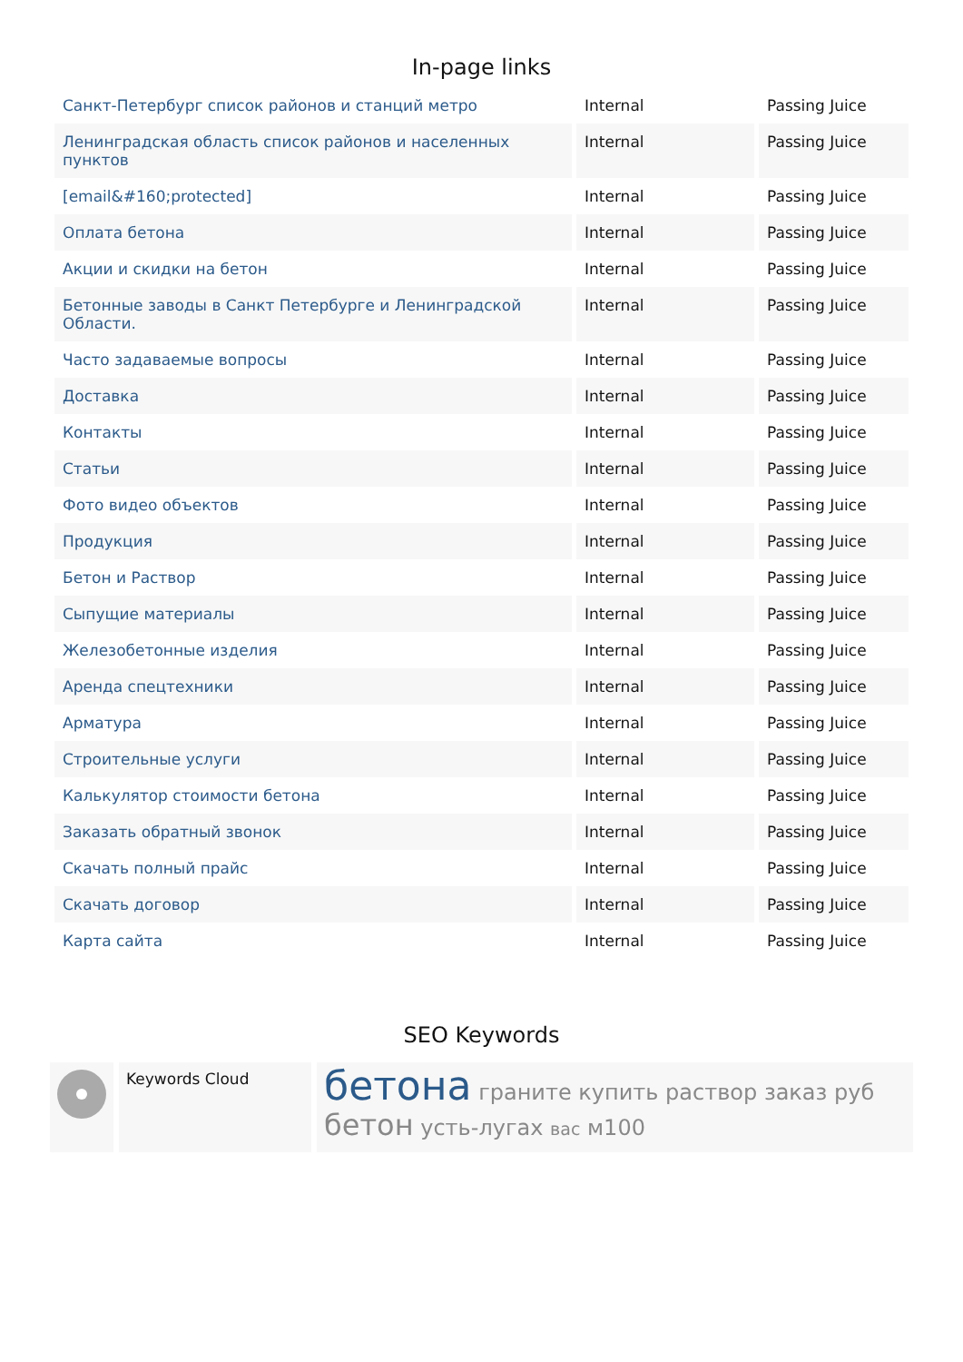In-page links
| Санкт-Петербург список районов и станций метро | Internal | Passing Juice |
| Ленинградская область список районов и населенных пунктов | Internal | Passing Juice |
| [email&#160;protected] | Internal | Passing Juice |
| Оплата бетона | Internal | Passing Juice |
| Акции и скидки на бетон | Internal | Passing Juice |
| Бетонные заводы в Санкт Петербурге и Ленинградской Области. | Internal | Passing Juice |
| Часто задаваемые вопросы | Internal | Passing Juice |
| Доставка | Internal | Passing Juice |
| Контакты | Internal | Passing Juice |
| Статьи | Internal | Passing Juice |
| Фото видео объектов | Internal | Passing Juice |
| Продукция | Internal | Passing Juice |
| Бетон и Раствор | Internal | Passing Juice |
| Сыпущие материалы | Internal | Passing Juice |
| Железобетонные изделия | Internal | Passing Juice |
| Аренда спецтехники | Internal | Passing Juice |
| Арматура | Internal | Passing Juice |
| Строительные услуги | Internal | Passing Juice |
| Калькулятор стоимости бетона | Internal | Passing Juice |
| Заказать обратный звонок | Internal | Passing Juice |
| Скачать полный прайс | Internal | Passing Juice |
| Скачать договор | Internal | Passing Juice |
| Карта сайта | Internal | Passing Juice |
SEO Keywords
Keywords Cloud
бетона граните купить раствор заказ руб бетон усть-лугах вас м100